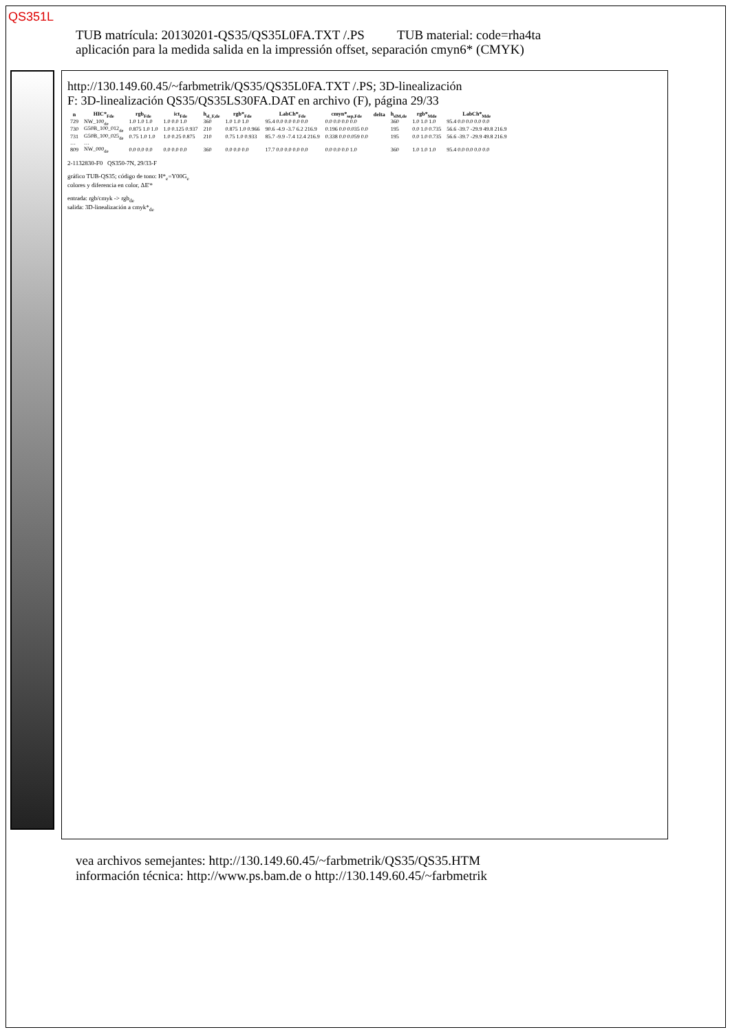QS351L
TUB matrícula: 20130201-QS35/QS35L0FA.TXT /.PS TUB material: code=rha4ta
aplicación para la medida salida en la impressión offset, separación cmyn6* (CMYK)
http://130.149.60.45/~farbmetrik/QS35/QS35L0FA.TXT /.PS; 3D-linealización
F: 3D-linealización QS35/QS35LS30FA.DAT en archivo (F), página 29/33
| n | HIC*<sub>Fde</sub> | rgb<sub>Fde</sub> | ict<sub>Fde</sub> | h<sub>sl_F,de</sub> | rgb*<sub>Fde</sub> | LabCh*<sub>Fde</sub> | cmyn*<sub>sep,Fde</sub> | delta | h<sub>slM,de</sub> | rgb*<sub>Mde</sub> | LabCh*<sub>Mde</sub> |
| --- | --- | --- | --- | --- | --- | --- | --- | --- | --- | --- | --- |
| 729 | NW_100<sub>de</sub> | 1.0 1.0 1.0 | 1.0 0.0 1.0 | 360 | 1.0 1.0 1.0 | 95.4 0.0 0.0 0.0 0.0 | 0.0 0.0 0.0 0.0 | | 360 | 1.0 1.0 1.0 | 95.4 0.0 0.0 0.0 0.0 |
| 730 | G50B_100_012<sub>de</sub> | 0.875 1.0 1.0 | 1.0 0.125 0.937 | 210 | 0.875 1.0 0.966 | 90.6 -4.9 -3.7 6.2 216.9 | 0.196 0.0 0.035 0.0 | | 195 | 0.0 1.0 0.735 | 56.6 -39.7 -29.9 49.8 216.9 |
| 731 | G50B_100_025<sub>de</sub> | 0.75 1.0 1.0 | 1.0 0.25 0.875 | 210 | 0.75 1.0 0.933 | 85.7 -9.9 -7.4 12.4 216.9 | 0.338 0.0 0.059 0.0 | | 195 | 0.0 1.0 0.735 | 56.6 -39.7 -29.9 49.8 216.9 |
| … | … | | | | | | | | | | |
| 809 | NW_000<sub>de</sub> | 0.0 0.0 0.0 | 0.0 0.0 0.0 | 360 | 0.0 0.0 0.0 | 17.7 0.0 0.0 0.0 0.0 | 0.0 0.0 0.0 1.0 | | 360 | 1.0 1.0 1.0 | 95.4 0.0 0.0 0.0 0.0 |
2-1132830-F0 QS350-7N, 29/33-F
gráfico TUB-QS35; código de tono: H*<sub>e</sub>=Y00G<sub>e</sub>
colores y diferencia en color, ΔE'*
entrada: rgb/cmyk -> rgb<sub>de</sub>
salida: 3D-linealización a cmyk*<sub>de</sub>
vea archivos semejantes: http://130.149.60.45/~farbmetrik/QS35/QS35.HTM
información técnica: http://www.ps.bam.de o http://130.149.60.45/~farbmetrik